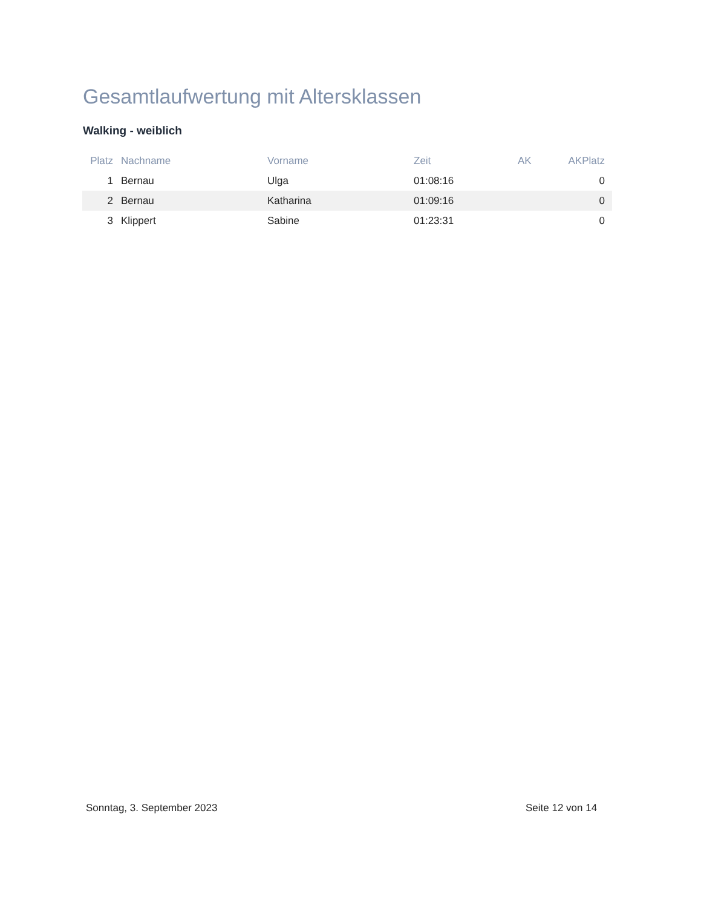Gesamtlaufwertung mit Altersklassen
Walking - weiblich
| Platz | Nachname | Vorname | Zeit | AK | AKPlatz |
| --- | --- | --- | --- | --- | --- |
| 1 | Bernau | Ulga | 01:08:16 | | 0 |
| 2 | Bernau | Katharina | 01:09:16 | | 0 |
| 3 | Klippert | Sabine | 01:23:31 | | 0 |
Sonntag, 3. September 2023 Seite 12 von 14